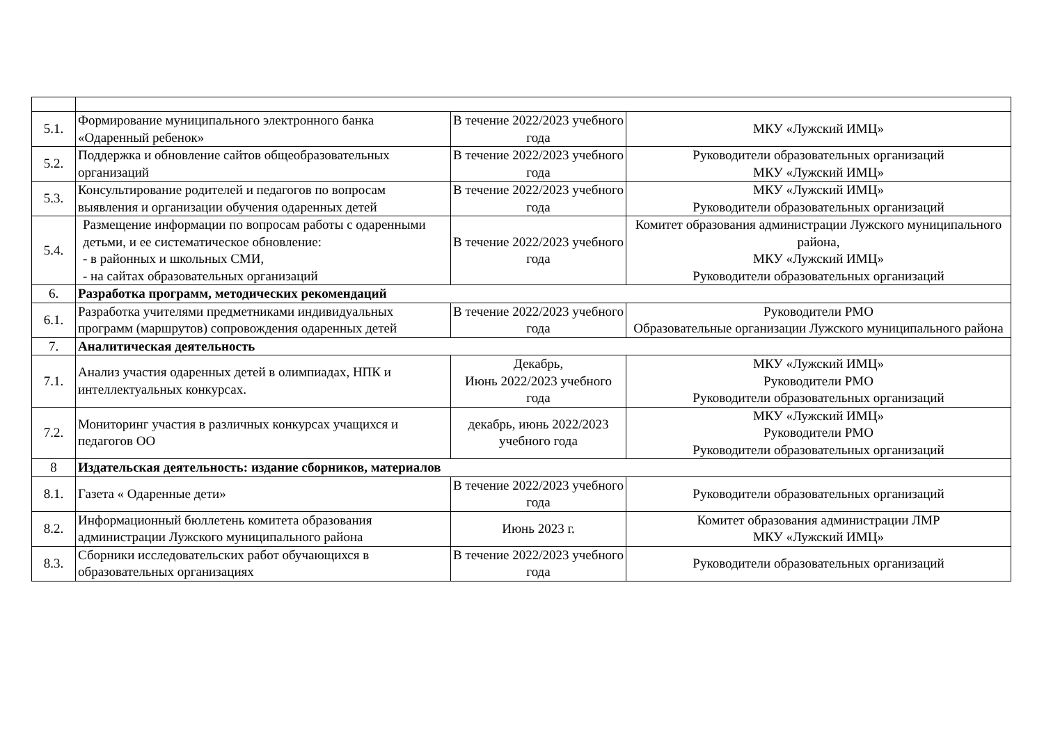| 5.1. | Формирование муниципального электронного банка «Одаренный ребенок» | В течение 2022/2023 учебного года | МКУ «Лужский ИМЦ» |
| 5.2. | Поддержка и обновление сайтов общеобразовательных организаций | В течение 2022/2023 учебного года | Руководители образовательных организаций МКУ «Лужский ИМЦ» |
| 5.3. | Консультирование родителей и педагогов по вопросам выявления и организации обучения одаренных детей | В течение 2022/2023 учебного года | МКУ «Лужский ИМЦ» Руководители образовательных организаций |
| 5.4. | Размещение информации по вопросам работы с одаренными детьми, и ее систематическое обновление: - в районных и школьных СМИ, - на сайтах образовательных организаций | В течение 2022/2023 учебного года | Комитет образования администрации Лужского муниципального района, МКУ «Лужский ИМЦ» Руководители образовательных организаций |
| 6. | Разработка программ, методических рекомендаций | | |
| 6.1. | Разработка учителями предметниками индивидуальных программ (маршрутов) сопровождения одаренных детей | В течение 2022/2023 учебного года | Руководители РМО Образовательные организации Лужского муниципального района |
| 7. | Аналитическая деятельность | | |
| 7.1. | Анализ участия одаренных детей в олимпиадах, НПК и интеллектуальных конкурсах. | Декабрь, Июнь 2022/2023 учебного года | МКУ «Лужский ИМЦ» Руководители РМО Руководители образовательных организаций |
| 7.2. | Мониторинг участия в различных конкурсах учащихся и педагогов ОО | декабрь, июнь 2022/2023 учебного года | МКУ «Лужский ИМЦ» Руководители РМО Руководители образовательных организаций |
| 8 | Издательская деятельность: издание сборников, материалов | | |
| 8.1. | Газета « Одаренные дети» | В течение 2022/2023 учебного года | Руководители образовательных организаций |
| 8.2. | Информационный бюллетень комитета образования администрации Лужского муниципального района | Июнь 2023 г. | Комитет образования администрации ЛМР МКУ «Лужский ИМЦ» |
| 8.3. | Сборники исследовательских работ обучающихся в образовательных организациях | В течение 2022/2023 учебного года | Руководители образовательных организаций |